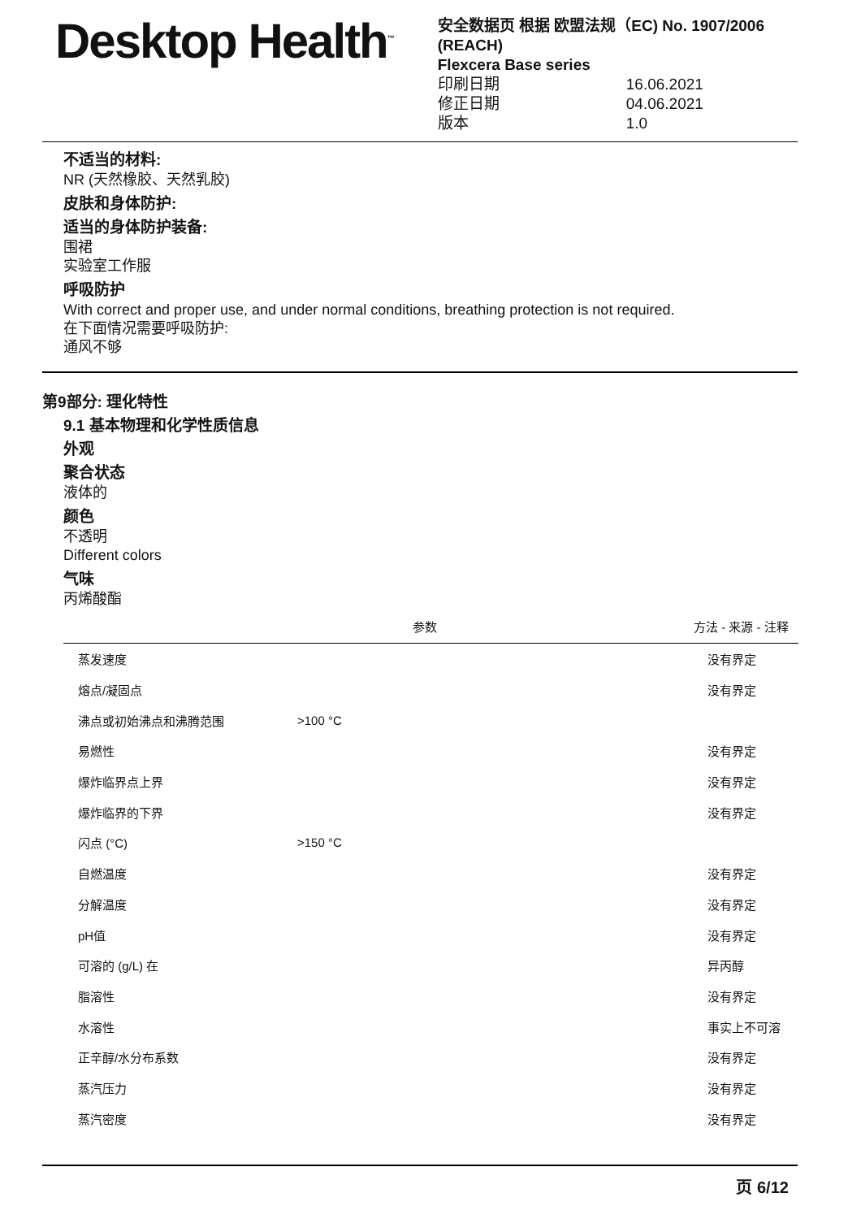Desktop Health<sup>™</sup>
安全数据页 根据 欧盟法规（EC) No. 1907/2006 (REACH)
Flexcera Base series
印刷日期 16.06.2021
修正日期 04.06.2021
版本 1.0
不适当的材料:
NR (天然橡胶、天然乳胶)
皮肤和身体防护:
适当的身体防护装备:
围裙
实验室工作服
呼吸防护
With correct and proper use, and under normal conditions, breathing protection is not required.
在下面情况需要呼吸防护:
通风不够
第9部分: 理化特性
9.1 基本物理和化学性质信息
外观
聚合状态
液体的
颜色
不透明
Different colors
气味
丙烯酸酯
| | 参数 | 方法 - 来源 - 注释 |
| --- | --- | --- |
| 蒸发速度 | | 没有界定 |
| 熔点/凝固点 | | 没有界定 |
| 沸点或初始沸点和沸腾范围 | >100 °C | |
| 易燃性 | | 没有界定 |
| 爆炸临界点上界 | | 没有界定 |
| 爆炸临界的下界 | | 没有界定 |
| 闪点 (°C) | >150 °C | |
| 自燃温度 | | 没有界定 |
| 分解温度 | | 没有界定 |
| pH值 | | 没有界定 |
| 可溶的 (g/L) 在 | | 异丙醇 |
| 脂溶性 | | 没有界定 |
| 水溶性 | | 事实上不可溶 |
| 正辛醇/水分布系数 | | 没有界定 |
| 蒸汽压力 | | 没有界定 |
| 蒸汽密度 | | 没有界定 |
页 6/12